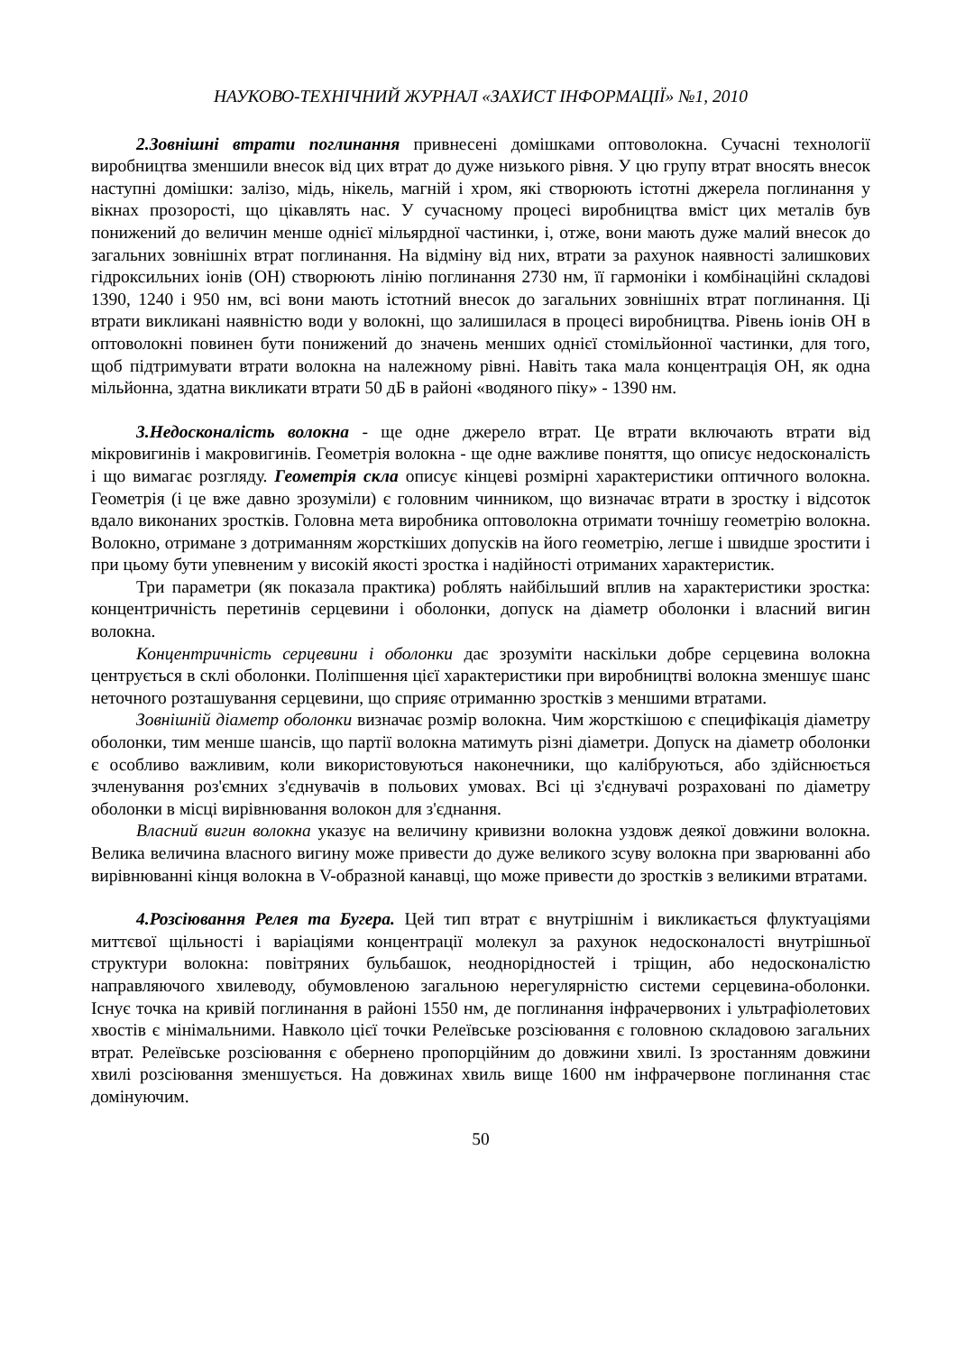НАУКОВО-ТЕХНІЧНИЙ ЖУРНАЛ «ЗАХИСТ ІНФОРМАЦІЇ» №1, 2010
2.Зовнішні втрати поглинання привнесені домішками оптоволокна. Сучасні технології виробництва зменшили внесок від цих втрат до дуже низького рівня. У цю групу втрат вносять внесок наступні домішки: залізо, мідь, нікель, магній і хром, які створюють істотні джерела поглинання у вікнах прозорості, що цікавлять нас. У сучасному процесі виробництва вміст цих металів був понижений до величин менше однієї мільярдної частинки, і, отже, вони мають дуже малий внесок до загальних зовнішніх втрат поглинання. На відміну від них, втрати за рахунок наявності залишкових гідроксильних іонів (ОН) створюють лінію поглинання 2730 нм, її гармоніки і комбінаційні складові 1390, 1240 і 950 нм, всі вони мають істотний внесок до загальних зовнішніх втрат поглинання. Ці втрати викликані наявністю води у волокні, що залишилася в процесі виробництва. Рівень іонів ОН в оптоволокні повинен бути понижений до значень менших однієї стомільйонної частинки, для того, щоб підтримувати втрати волокна на належному рівні. Навіть така мала концентрація ОН, як одна мільйонна, здатна викликати втрати 50 дБ в районі «водяного піку» - 1390 нм.
3.Недосконалість волокна - ще одне джерело втрат. Це втрати включають втрати від мікровигинів і макровигинів. Геометрія волокна - ще одне важливе поняття, що описує недосконалість і що вимагає розгляду. Геометрія скла описує кінцеві розмірні характеристики оптичного волокна. Геометрія (і це вже давно зрозуміли) є головним чинником, що визначає втрати в зростку і відсоток вдало виконаних зростків. Головна мета виробника оптоволокна отримати точнішу геометрію волокна. Волокно, отримане з дотриманням жорсткіших допусків на його геометрію, легше і швидше зростити і при цьому бути упевненим у високій якості зростка і надійності отриманих характеристик.
Три параметри (як показала практика) роблять найбільший вплив на характеристики зростка: концентричність перетинів серцевини і оболонки, допуск на діаметр оболонки і власний вигин волокна.
Концентричність серцевини і оболонки дає зрозуміти наскільки добре серцевина волокна центрується в склі оболонки. Поліпшення цієї характеристики при виробництві волокна зменшує шанс неточного розташування серцевини, що сприяє отриманню зростків з меншими втратами.
Зовнішній діаметр оболонки визначає розмір волокна. Чим жорсткішою є специфікація діаметру оболонки, тим менше шансів, що партії волокна матимуть різні діаметри. Допуск на діаметр оболонки є особливо важливим, коли використовуються наконечники, що калібруються, або здійснюється зчленування роз'ємних з'єднувачів в польових умовах. Всі ці з'єднувачі розраховані по діаметру оболонки в місці вирівнювання волокон для з'єднання.
Власний вигин волокна указує на величину кривизни волокна уздовж деякої довжини волокна. Велика величина власного вигину може привести до дуже великого зсуву волокна при зварюванні або вирівнюванні кінця волокна в V-образной канавці, що може привести до зростків з великими втратами.
4.Розсіювання Релея та Бугера. Цей тип втрат є внутрішнім і викликається флуктуаціями миттєвої щільності і варіаціями концентрації молекул за рахунок недосконалості внутрішньої структури волокна: повітряних бульбашок, неоднорідностей і тріщин, або недосконалістю направляючого хвилеводу, обумовленою загальною нерегулярністю системи серцевина-оболонки. Існує точка на кривій поглинання в районі 1550 нм, де поглинання інфрачервоних і ультрафіолетових хвостів є мінімальними. Навколо цієї точки Релеївське розсіювання є головною складовою загальних втрат. Релеївське розсіювання є обернено пропорційним до довжини хвилі. Із зростанням довжини хвилі розсіювання зменшується. На довжинах хвиль вище 1600 нм інфрачервоне поглинання стає домінуючим.
50